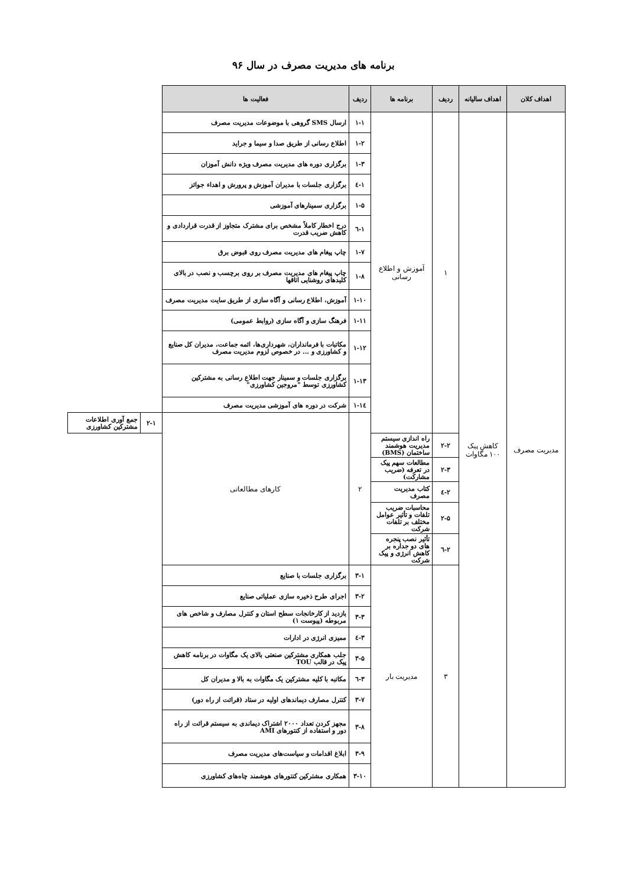برنامه های مدیریت مصرف در سال ۹۶
| اهداف کلان | اهداف سالیانه | ردیف | برنامه ها | ردیف | فعالیت ها | | |
| --- | --- | --- | --- | --- | --- | --- | --- |
| مدیریت مصرف | کاهش پیک ۱۰۰ مگاوات | ۱ | آموزش و اطلاع رسانی | ۱-۱ | ارسال SMS گروهی با موضوعات مدیریت مصرف | | |
| | | | | ۱-۲ | اطلاع رسانی از طریق صدا و سیما و جراید | | |
| | | | | ۱-۳ | برگزاری دوره های مدیریت مصرف ویژه دانش آموزان | | |
| | | | | ۱-٤ | برگزاری جلسات با مدیران آموزش و پرورش و اهداء جوائز | | |
| | | | | ۱-۵ | برگزاری سمینارهای آموزشی | | |
| | | | | ۱-٦ | درج اخطار کاملاً مشخص برای مشترک متجاوز از قدرت قراردادی و کاهش ضریب قدرت | | |
| | | | | ۱-۷ | چاپ پیغام های مدیریت مصرف روی قبوض برق | | |
| | | | | ۱-۸ | چاپ پیغام های مدیریت مصرف بر روی برچسب و نصب در بالای کلیدهای روشنایی اتاقها | | |
| | | | | ۱-۱۰ | آموزش، اطلاع رسانی و آگاه سازی از طریق سایت مدیریت مصرف | | |
| | | | | ۱-۱۱ | فرهنگ سازی و آگاه سازی (روابط عمومی) | | |
| | | | | ۱-۱۲ | مکاتبات با فرمانداران، شهرداری‌ها، ائمه جماعت، مدیران کل صنایع و کشاورزی و ... در خصوص لزوم مدیریت مصرف | | |
| | | | | ۱-۱۳ | برگزاری جلسات و سمینار جهت اطلاع رسانی به مشترکین کشاورزی توسط "مروجین کشاورزی" | | |
| | | | | ۱-۱٤ | شرکت در دوره های آموزشی مدیریت مصرف | | |
| | | | | ۲ | کارهای مطالعاتی | ۲-۱ | جمع آوری اطلاعات مشترکین کشاورزی |
| | | ۲-۲ | راه اندازی سیستم مدیریت هوشمند ساختمان (BMS) | | | | |
| | | ۲-۳ | مطالعات سهم پیک در تعرفه (ضریب مشارکت) | | | | |
| | | ۲-٤ | کتاب مدیریت مصرف | | | | |
| | | ۲-۵ | محاسبات ضریب تلفات و تأثیر عوامل مختلف بر تلفات شرکت | | | | |
| | | ۲-٦ | تأثیر نصب پنجره های دو جداره بر کاهش انرژی و پیک شرکت | | | | |
| | | ۳ | مدیریت بار | ۳-۱ | برگزاری جلسات با صنایع | | |
| | | | | ۳-۲ | اجرای طرح ذخیره سازی عملیاتی صنایع | | |
| | | | | ۳-۳ | بازدید از کارخانجات سطح استان و کنترل مصارف و شاخص های مربوطه (پیوست ۱) | | |
| | | | | ۳-٤ | ممیزی انرژی در ادارات | | |
| | | | | ۳-۵ | جلب همکاری مشترکین صنعتی بالای یک مگاوات در برنامه کاهش پیک در قالب TOU | | |
| | | | | ۳-٦ | مکاتبه با کلیه مشترکین یک مگاوات به بالا و مدیران کل | | |
| | | | | ۳-۷ | کنترل مصارف دیماندهای اولیه در ستاد (قرائت از راه دور) | | |
| | | | | ۳-۸ | مجهز کردن تعداد ۲۰۰۰ اشتراک دیماندی به سیستم قرائت از راه دور و استفاده از کنتورهای AMI | | |
| | | | | ۳-۹ | ابلاغ اقدامات و سیاست‌های مدیریت مصرف | | |
| | | | | ۳-۱۰ | همکاری مشترکین کنتورهای هوشمند چاه‌های کشاورزی | | |